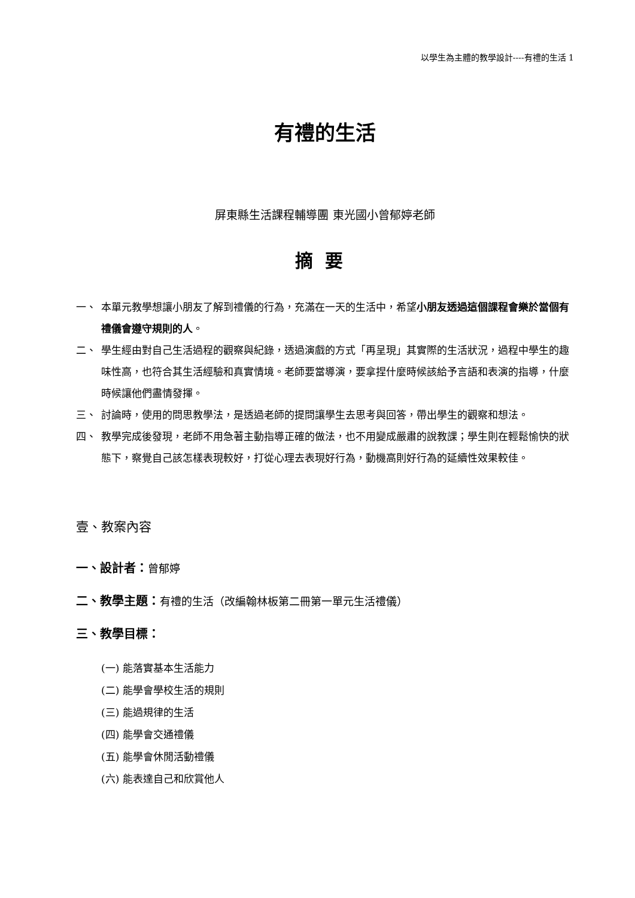以學生為主體的教學設計----有禮的生活 1
有禮的生活
屏東縣生活課程輔導團 東光國小曾郁婷老師
摘要
一、 本單元教學想讓小朋友了解到禮儀的行為，充滿在一天的生活中，希望小朋友透過這個課程會樂於當個有禮儀會遵守規則的人。
二、 學生經由對自己生活過程的觀察與紀錄，透過演戲的方式「再呈現」其實際的生活狀況，過程中學生的趣味性高，也符合其生活經驗和真實情境。老師要當導演，要拿捏什麼時候該給予言語和表演的指導，什麼時候讓他們盡情發揮。
三、 討論時，使用的問思教學法，是透過老師的提問讓學生去思考與回答，帶出學生的觀察和想法。
四、 教學完成後發現，老師不用急著主動指導正確的做法，也不用變成嚴肅的說教課；學生則在輕鬆愉快的狀態下，察覺自己該怎樣表現較好，打從心理去表現好行為，動機高則好行為的延續性效果較佳。
壹、教案內容
一、設計者：曾郁婷
二、教學主題：有禮的生活（改編翰林板第二冊第一單元生活禮儀）
三、教學目標：
(一) 能落實基本生活能力
(二) 能學會學校生活的規則
(三) 能過規律的生活
(四) 能學會交通禮儀
(五) 能學會休閒活動禮儀
(六) 能表達自己和欣賞他人